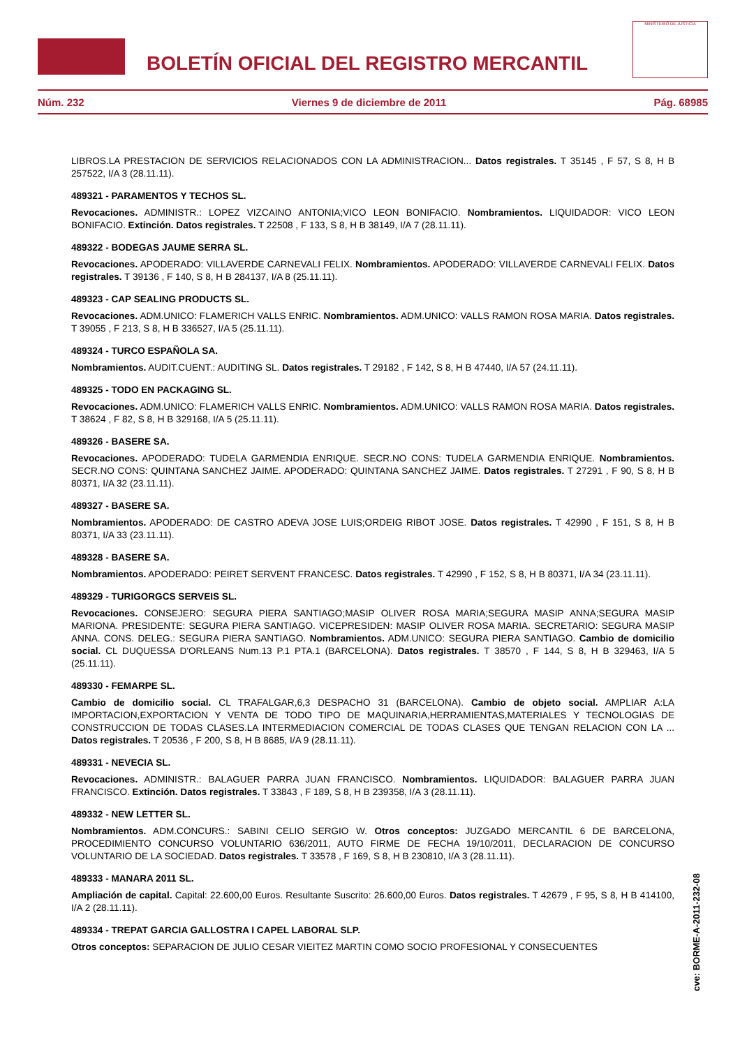BOLETÍN OFICIAL DEL REGISTRO MERCANTIL
MINISTERIO DE JUSTICIA
Núm. 232 Viernes 9 de diciembre de 2011 Pág. 68985
LIBROS.LA PRESTACION DE SERVICIOS RELACIONADOS CON LA ADMINISTRACION... Datos registrales. T 35145 , F 57, S 8, H B 257522, I/A 3 (28.11.11).
489321 - PARAMENTOS Y TECHOS SL.
Revocaciones. ADMINISTR.: LOPEZ VIZCAINO ANTONIA;VICO LEON BONIFACIO. Nombramientos. LIQUIDADOR: VICO LEON BONIFACIO. Extinción. Datos registrales. T 22508 , F 133, S 8, H B 38149, I/A 7 (28.11.11).
489322 - BODEGAS JAUME SERRA SL.
Revocaciones. APODERADO: VILLAVERDE CARNEVALI FELIX. Nombramientos. APODERADO: VILLAVERDE CARNEVALI FELIX. Datos registrales. T 39136 , F 140, S 8, H B 284137, I/A 8 (25.11.11).
489323 - CAP SEALING PRODUCTS SL.
Revocaciones. ADM.UNICO: FLAMERICH VALLS ENRIC. Nombramientos. ADM.UNICO: VALLS RAMON ROSA MARIA. Datos registrales. T 39055 , F 213, S 8, H B 336527, I/A 5 (25.11.11).
489324 - TURCO ESPAÑOLA SA.
Nombramientos. AUDIT.CUENT.: AUDITING SL. Datos registrales. T 29182 , F 142, S 8, H B 47440, I/A 57 (24.11.11).
489325 - TODO EN PACKAGING SL.
Revocaciones. ADM.UNICO: FLAMERICH VALLS ENRIC. Nombramientos. ADM.UNICO: VALLS RAMON ROSA MARIA. Datos registrales. T 38624 , F 82, S 8, H B 329168, I/A 5 (25.11.11).
489326 - BASERE SA.
Revocaciones. APODERADO: TUDELA GARMENDIA ENRIQUE. SECR.NO CONS: TUDELA GARMENDIA ENRIQUE. Nombramientos. SECR.NO CONS: QUINTANA SANCHEZ JAIME. APODERADO: QUINTANA SANCHEZ JAIME. Datos registrales. T 27291 , F 90, S 8, H B 80371, I/A 32 (23.11.11).
489327 - BASERE SA.
Nombramientos. APODERADO: DE CASTRO ADEVA JOSE LUIS;ORDEIG RIBOT JOSE. Datos registrales. T 42990 , F 151, S 8, H B 80371, I/A 33 (23.11.11).
489328 - BASERE SA.
Nombramientos. APODERADO: PEIRET SERVENT FRANCESC. Datos registrales. T 42990 , F 152, S 8, H B 80371, I/A 34 (23.11.11).
489329 - TURIGORGCS SERVEIS SL.
Revocaciones. CONSEJERO: SEGURA PIERA SANTIAGO;MASIP OLIVER ROSA MARIA;SEGURA MASIP ANNA;SEGURA MASIP MARIONA. PRESIDENTE: SEGURA PIERA SANTIAGO. VICEPRESIDEN: MASIP OLIVER ROSA MARIA. SECRETARIO: SEGURA MASIP ANNA. CONS. DELEG.: SEGURA PIERA SANTIAGO. Nombramientos. ADM.UNICO: SEGURA PIERA SANTIAGO. Cambio de domicilio social. CL DUQUESSA D'ORLEANS Num.13 P.1 PTA.1 (BARCELONA). Datos registrales. T 38570 , F 144, S 8, H B 329463, I/A 5 (25.11.11).
489330 - FEMARPE SL.
Cambio de domicilio social. CL TRAFALGAR,6,3 DESPACHO 31 (BARCELONA). Cambio de objeto social. AMPLIAR A:LA IMPORTACION,EXPORTACION Y VENTA DE TODO TIPO DE MAQUINARIA,HERRAMIENTAS,MATERIALES Y TECNOLOGIAS DE CONSTRUCCION DE TODAS CLASES.LA INTERMEDIACION COMERCIAL DE TODAS CLASES QUE TENGAN RELACION CON LA ... Datos registrales. T 20536 , F 200, S 8, H B 8685, I/A 9 (28.11.11).
489331 - NEVECIA SL.
Revocaciones. ADMINISTR.: BALAGUER PARRA JUAN FRANCISCO. Nombramientos. LIQUIDADOR: BALAGUER PARRA JUAN FRANCISCO. Extinción. Datos registrales. T 33843 , F 189, S 8, H B 239358, I/A 3 (28.11.11).
489332 - NEW LETTER SL.
Nombramientos. ADM.CONCURS.: SABINI CELIO SERGIO W. Otros conceptos: JUZGADO MERCANTIL 6 DE BARCELONA, PROCEDIMIENTO CONCURSO VOLUNTARIO 636/2011, AUTO FIRME DE FECHA 19/10/2011, DECLARACION DE CONCURSO VOLUNTARIO DE LA SOCIEDAD. Datos registrales. T 33578 , F 169, S 8, H B 230810, I/A 3 (28.11.11).
489333 - MANARA 2011 SL.
Ampliación de capital. Capital: 22.600,00 Euros. Resultante Suscrito: 26.600,00 Euros. Datos registrales. T 42679 , F 95, S 8, H B 414100, I/A 2 (28.11.11).
489334 - TREPAT GARCIA GALLOSTRA I CAPEL LABORAL SLP.
Otros conceptos: SEPARACION DE JULIO CESAR VIEITEZ MARTIN COMO SOCIO PROFESIONAL Y CONSECUENTES
cve: BORME-A-2011-232-08